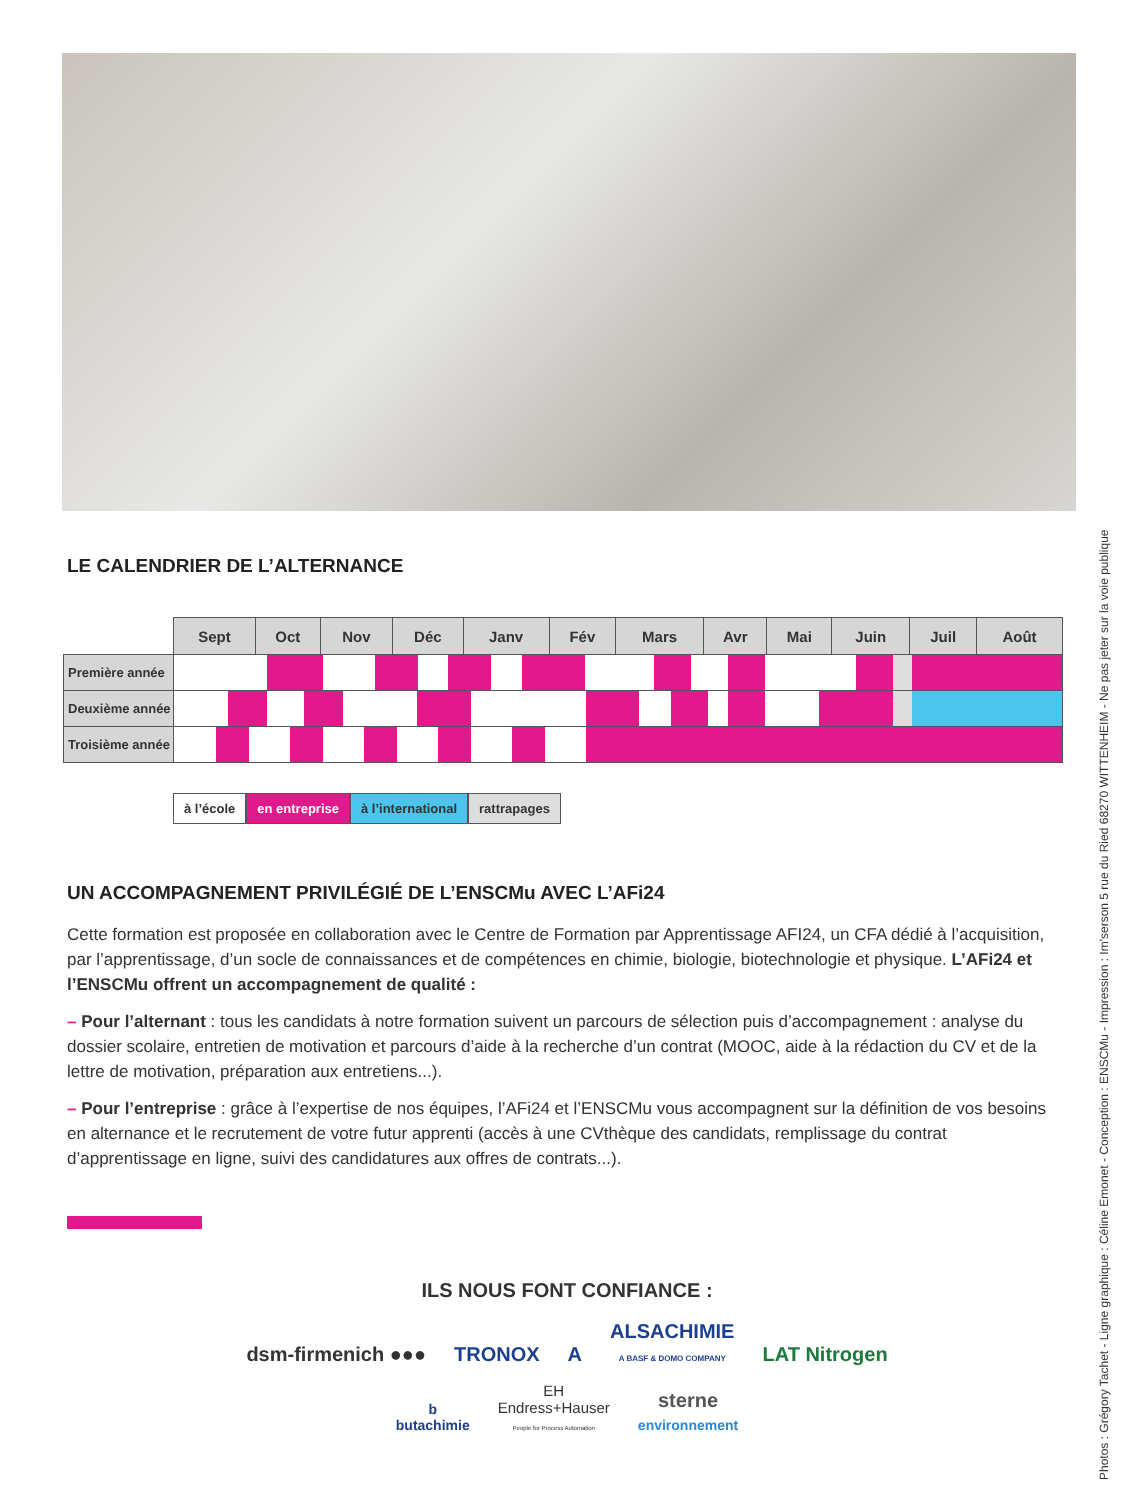LE CALENDRIER DE L’ALTERNANCE
| | Sept | Oct | Nov | Déc | Janv | Fév | Mars | Avr | Mai | Juin | Juil | Août |
| --- | --- | --- | --- | --- | --- | --- | --- | --- | --- | --- | --- | --- |
| Première année | | | | | | | | | | | | |
| Deuxième année | | | | | | | | | | | | |
| Troisième année | | | | | | | | | | | | |
à l’école en entreprise à l’international rattrapages
UN ACCOMPAGNEMENT PRIVILÉGIÉ DE L’ENSCMu AVEC L’AFi24
Cette formation est proposée en collaboration avec le Centre de Formation par Apprentissage AFI24, un CFA dédié à l’acquisition, par l’apprentissage, d’un socle de connaissances et de compétences en chimie, biologie, biotechnologie et physique. L’AFi24 et l’ENSCMu offrent un accompagnement de qualité :
– Pour l’alternant : tous les candidats à notre formation suivent un parcours de sélection puis d’accompagnement : analyse du dossier scolaire, entretien de motivation et parcours d’aide à la recherche d’un contrat (MOOC, aide à la rédaction du CV et de la lettre de motivation, préparation aux entretiens...).
– Pour l’entreprise : grâce à l’expertise de nos équipes, l’AFi24 et l’ENSCMu vous accompagnent sur la définition de vos besoins en alternance et le recrutement de votre futur apprenti (accès à une CVthèque des candidats, remplissage du contrat d’apprentissage en ligne, suivi des candidatures aux offres de contrats...).
ILS NOUS FONT CONFIANCE :
dsm-firmenich ●●● TRONOX A ALSACHIMIE
A BASF & DOMO COMPANY LAT Nitrogen
b
butachimie EH
Endress+Hauser
People for Process Automation sterne
environnement
Photos : Grégory Tachet - Ligne graphique : Céline Emonet - Conception : ENSCMu - Impression : Im'serson 5 rue du Ried 68270 WITTENHEIM - Ne pas jeter sur la voie publique